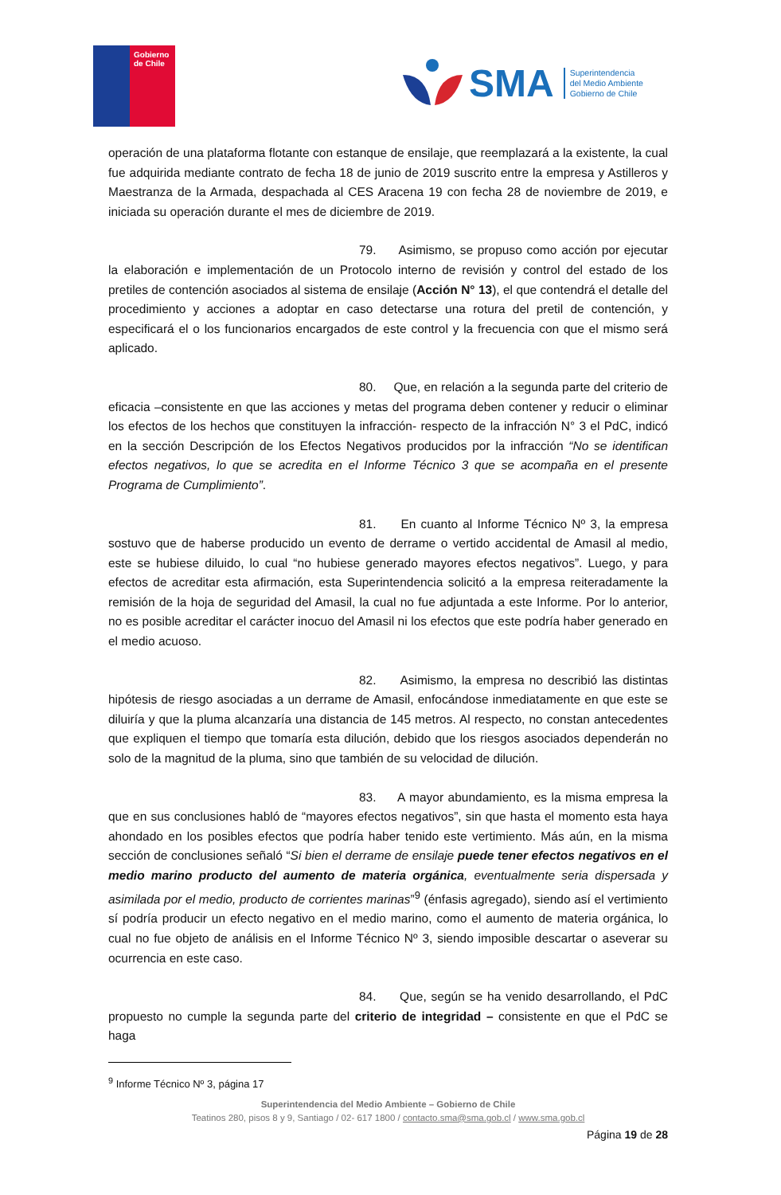Gobierno
de Chile
SMA Superintendencia
del Medio Ambiente
Gobierno de Chile
operación de una plataforma flotante con estanque de ensilaje, que reemplazará a la existente, la cual fue adquirida mediante contrato de fecha 18 de junio de 2019 suscrito entre la empresa y Astilleros y Maestranza de la Armada, despachada al CES Aracena 19 con fecha 28 de noviembre de 2019, e iniciada su operación durante el mes de diciembre de 2019.
79. Asimismo, se propuso como acción por ejecutar la elaboración e implementación de un Protocolo interno de revisión y control del estado de los pretiles de contención asociados al sistema de ensilaje (Acción N° 13), el que contendrá el detalle del procedimiento y acciones a adoptar en caso detectarse una rotura del pretil de contención, y especificará el o los funcionarios encargados de este control y la frecuencia con que el mismo será aplicado.
80. Que, en relación a la segunda parte del criterio de eficacia –consistente en que las acciones y metas del programa deben contener y reducir o eliminar los efectos de los hechos que constituyen la infracción- respecto de la infracción N° 3 el PdC, indicó en la sección Descripción de los Efectos Negativos producidos por la infracción “No se identifican efectos negativos, lo que se acredita en el Informe Técnico 3 que se acompaña en el presente Programa de Cumplimiento”.
81. En cuanto al Informe Técnico Nº 3, la empresa sostuvo que de haberse producido un evento de derrame o vertido accidental de Amasil al medio, este se hubiese diluido, lo cual “no hubiese generado mayores efectos negativos”. Luego, y para efectos de acreditar esta afirmación, esta Superintendencia solicitó a la empresa reiteradamente la remisión de la hoja de seguridad del Amasil, la cual no fue adjuntada a este Informe. Por lo anterior, no es posible acreditar el carácter inocuo del Amasil ni los efectos que este podría haber generado en el medio acuoso.
82. Asimismo, la empresa no describió las distintas hipótesis de riesgo asociadas a un derrame de Amasil, enfocándose inmediatamente en que este se diluiría y que la pluma alcanzaría una distancia de 145 metros. Al respecto, no constan antecedentes que expliquen el tiempo que tomaría esta dilución, debido que los riesgos asociados dependerán no solo de la magnitud de la pluma, sino que también de su velocidad de dilución.
83. A mayor abundamiento, es la misma empresa la que en sus conclusiones habló de “mayores efectos negativos”, sin que hasta el momento esta haya ahondado en los posibles efectos que podría haber tenido este vertimiento. Más aún, en la misma sección de conclusiones señaló “Si bien el derrame de ensilaje puede tener efectos negativos en el medio marino producto del aumento de materia orgánica, eventualmente seria dispersada y asimilada por el medio, producto de corrientes marinas”<sup>9</sup> (énfasis agregado), siendo así el vertimiento sí podría producir un efecto negativo en el medio marino, como el aumento de materia orgánica, lo cual no fue objeto de análisis en el Informe Técnico Nº 3, siendo imposible descartar o aseverar su ocurrencia en este caso.
84. Que, según se ha venido desarrollando, el PdC propuesto no cumple la segunda parte del criterio de integridad – consistente en que el PdC se haga
<sup>9</sup> Informe Técnico Nº 3, página 17
Superintendencia del Medio Ambiente – Gobierno de Chile
Teatinos 280, pisos 8 y 9, Santiago / 02- 617 1800 / contacto.sma@sma.gob.cl / www.sma.gob.cl
Página 19 de 28